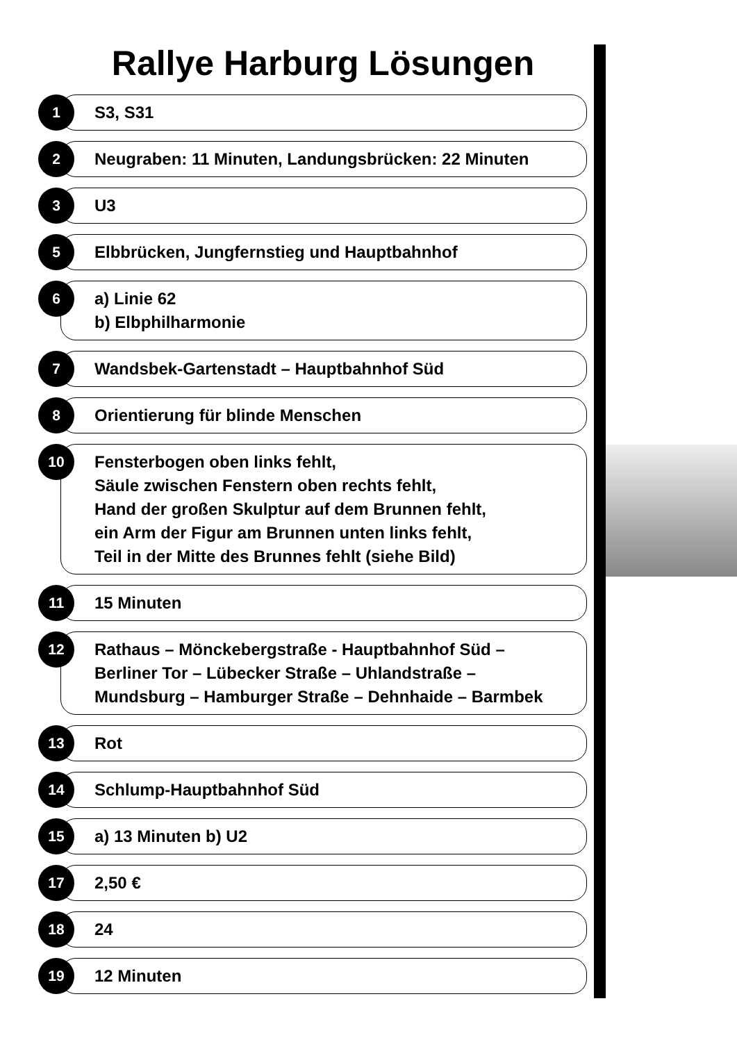Rallye Harburg Lösungen
1
S3, S31
2
Neugraben: 11 Minuten, Landungsbrücken: 22 Minuten
3
U3
5
Elbbrücken, Jungfernstieg und Hauptbahnhof
6
a) Linie 62
b) Elbphilharmonie
7
Wandsbek-Gartenstadt – Hauptbahnhof Süd
8
Orientierung für blinde Menschen
10
Fensterbogen oben links fehlt,
Säule zwischen Fenstern oben rechts fehlt,
Hand der großen Skulptur auf dem Brunnen fehlt,
ein Arm der Figur am Brunnen unten links fehlt,
Teil in der Mitte des Brunnes fehlt (siehe Bild)
11
15 Minuten
12
Rathaus – Mönckebergstraße - Hauptbahnhof Süd –
Berliner Tor – Lübecker Straße – Uhlandstraße –
Mundsburg – Hamburger Straße – Dehnhaide – Barmbek
13
Rot
14
Schlump-Hauptbahnhof Süd
15
a) 13 Minuten b) U2
17
2,50 €
18
24
19
12 Minuten